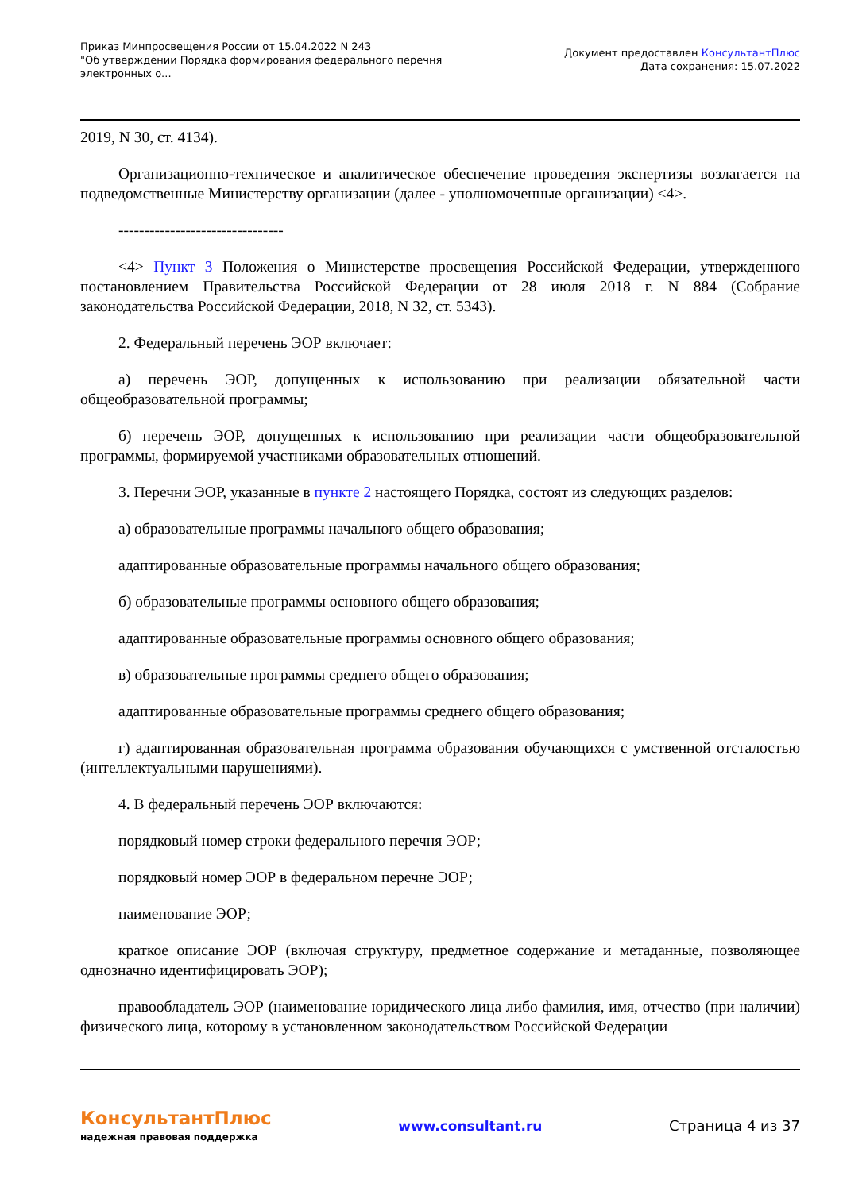Приказ Минпросвещения России от 15.04.2022 N 243
"Об утверждении Порядка формирования федерального перечня
электронных о...
Документ предоставлен КонсультантПлюс
Дата сохранения: 15.07.2022
2019, N 30, ст. 4134).
Организационно-техническое и аналитическое обеспечение проведения экспертизы возлагается на подведомственные Министерству организации (далее - уполномоченные организации) <4>.
--------------------------------
<4> Пункт 3 Положения о Министерстве просвещения Российской Федерации, утвержденного постановлением Правительства Российской Федерации от 28 июля 2018 г. N 884 (Собрание законодательства Российской Федерации, 2018, N 32, ст. 5343).
2. Федеральный перечень ЭОР включает:
а) перечень ЭОР, допущенных к использованию при реализации обязательной части общеобразовательной программы;
б) перечень ЭОР, допущенных к использованию при реализации части общеобразовательной программы, формируемой участниками образовательных отношений.
3. Перечни ЭОР, указанные в пункте 2 настоящего Порядка, состоят из следующих разделов:
а) образовательные программы начального общего образования;
адаптированные образовательные программы начального общего образования;
б) образовательные программы основного общего образования;
адаптированные образовательные программы основного общего образования;
в) образовательные программы среднего общего образования;
адаптированные образовательные программы среднего общего образования;
г) адаптированная образовательная программа образования обучающихся с умственной отсталостью (интеллектуальными нарушениями).
4. В федеральный перечень ЭОР включаются:
порядковый номер строки федерального перечня ЭОР;
порядковый номер ЭОР в федеральном перечне ЭОР;
наименование ЭОР;
краткое описание ЭОР (включая структуру, предметное содержание и метаданные, позволяющее однозначно идентифицировать ЭОР);
правообладатель ЭОР (наименование юридического лица либо фамилия, имя, отчество (при наличии) физического лица, которому в установленном законодательством Российской Федерации
КонсультантПлюс
надежная правовая поддержка
www.consultant.ru Страница 4 из 37